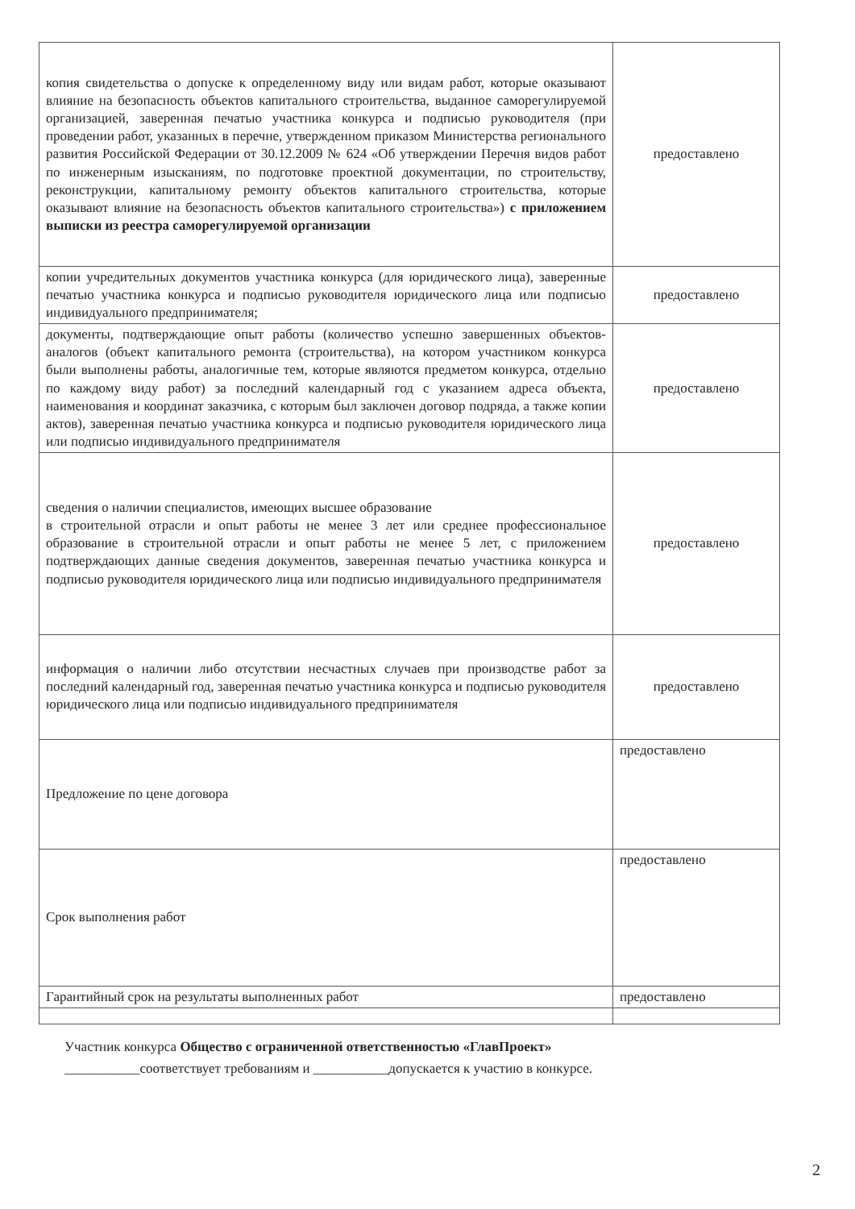| копия свидетельства о допуске к определенному виду или видам работ, которые оказывают влияние на безопасность объектов капитального строительства, выданное саморегулируемой организацией, заверенная печатью участника конкурса и подписью руководителя (при проведении работ, указанных в перечне, утвержденном приказом Министерства регионального развития Российской Федерации от 30.12.2009 № 624 «Об утверждении Перечня видов работ по инженерным изысканиям, по подготовке проектной документации, по строительству, реконструкции, капитальному ремонту объектов капитального строительства, которые оказывают влияние на безопасность объектов капитального строительства») с приложением выписки из реестра саморегулируемой организации | предоставлено |
| копии учредительных документов участника конкурса (для юридического лица), заверенные печатью участника конкурса и подписью руководителя юридического лица или подписью индивидуального предпринимателя; | предоставлено |
| документы, подтверждающие опыт работы (количество успешно завершенных объектов-аналогов (объект капитального ремонта (строительства), на котором участником конкурса были выполнены работы, аналогичные тем, которые являются предметом конкурса, отдельно по каждому виду работ) за последний календарный год с указанием адреса объекта, наименования и координат заказчика, с которым был заключен договор подряда, а также копии актов), заверенная печатью участника конкурса и подписью руководителя юридического лица или подписью индивидуального предпринимателя | предоставлено |
| сведения о наличии специалистов, имеющих высшее образование в строительной отрасли и опыт работы не менее 3 лет или среднее профессиональное образование в строительной отрасли и опыт работы не менее 5 лет, с приложением подтверждающих данные сведения документов, заверенная печатью участника конкурса и подписью руководителя юридического лица или подписью индивидуального предпринимателя | предоставлено |
| информация о наличии либо отсутствии несчастных случаев при производстве работ за последний календарный год, заверенная печатью участника конкурса и подписью руководителя юридического лица или подписью индивидуального предпринимателя | предоставлено |
| Предложение по цене договора | предоставлено |
| Срок выполнения работ | предоставлено |
| Гарантийный срок на результаты выполненных работ | предоставлено |
Участник конкурса Общество с ограниченной ответственностью «ГлавПроект»
___________соответствует требованиям и ___________допускается к участию в конкурсе.
2